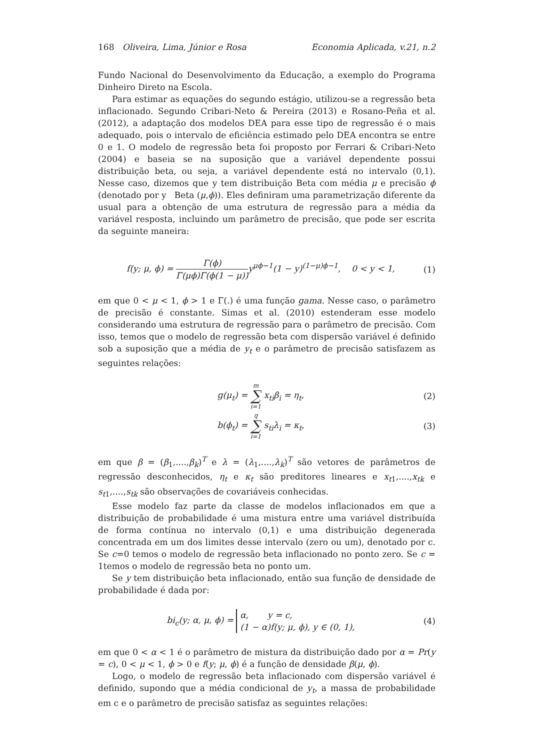168 Oliveira, Lima, Júnior e Rosa Economia Aplicada, v.21, n.2
Fundo Nacional do Desenvolvimento da Educação, a exemplo do Programa Dinheiro Direto na Escola.
Para estimar as equações do segundo estágio, utilizou-se a regressão beta inflacionado. Segundo Cribari-Neto & Pereira (2013) e Rosano-Peña et al. (2012), a adaptação dos modelos DEA para esse tipo de regressão é o mais adequado, pois o intervalo de eficiência estimado pelo DEA encontra se entre 0 e 1. O modelo de regressão beta foi proposto por Ferrari & Cribari-Neto (2004) e baseia se na suposição que a variável dependente possui distribuição beta, ou seja, a variável dependente está no intervalo (0,1). Nesse caso, dizemos que y tem distribuição Beta com média μ e precisão ϕ (denotado por y Beta (μ,ϕ)). Eles definiram uma parametrização diferente da usual para a obtenção de uma estrutura de regressão para a média da variável resposta, incluindo um parâmetro de precisão, que pode ser escrita da seguinte maneira:
f(y; μ, ϕ) = Γ(ϕ) Γ(μϕ)Γ(ϕ(1 − μ)) y<sup>μϕ−1</sup>(1 − y)<sup>(1−μ)ϕ−1</sup>, 0 < y < 1, (1)
em que 0 < μ < 1, ϕ > 1 e Γ(.) é uma função gama. Nesse caso, o parâmetro de precisão é constante. Simas et al. (2010) estenderam esse modelo considerando uma estrutura de regressão para o parâmetro de precisão. Com isso, temos que o modelo de regressão beta com dispersão variável é definido sob a suposição que a média de y<sub>t</sub> e o parâmetro de precisão satisfazem as seguintes relações:
g(μ<sub>t</sub>) = m ∑ i=1 x<sub>ti</sub>β<sub>i</sub> = η<sub>t</sub>, (2)
b(ϕ<sub>t</sub>) = q ∑ i=1 s<sub>ti</sub>λ<sub>i</sub> = κ<sub>t</sub>, (3)
em que β = (β<sub>1</sub>,....,β<sub>k</sub>)<sup>T</sup> e λ = (λ<sub>1</sub>,....,λ<sub>k</sub>)<sup>T</sup> são vetores de parâmetros de regressão desconhecidos, η<sub>t</sub> e κ<sub>t</sub> são preditores lineares e x<sub>t1</sub>,....,x<sub>tk</sub> e s<sub>t1</sub>,....,s<sub>tk</sub> são observações de covariáveis conhecidas.
Esse modelo faz parte da classe de modelos inflacionados em que a distribuição de probabilidade é uma mistura entre uma variável distribuída de forma contínua no intervalo (0,1) e uma distribuição degenerada concentrada em um dos limites desse intervalo (zero ou um), denotado por c. Se c=0 temos o modelo de regressão beta inflacionado no ponto zero. Se c = 1temos o modelo de regressão beta no ponto um.
Se y tem distribuição beta inflacionado, então sua função de densidade de probabilidade é dada por:
bi<sub>c</sub>(y; α, μ, ϕ) = α, y = c,
(1 − α)f(y; μ, ϕ), y ∈ (0, 1), (4)
em que 0 < α < 1 é o parâmetro de mistura da distribuição dado por α = Pr(y = c), 0 < μ < 1, ϕ > 0 e f(y; μ, ϕ) é a função de densidade β(μ, ϕ).
Logo, o modelo de regressão beta inflacionado com dispersão variável é definido, supondo que a média condicional de y<sub>t</sub>, a massa de probabilidade em c e o parâmetro de precisão satisfaz as seguintes relações: